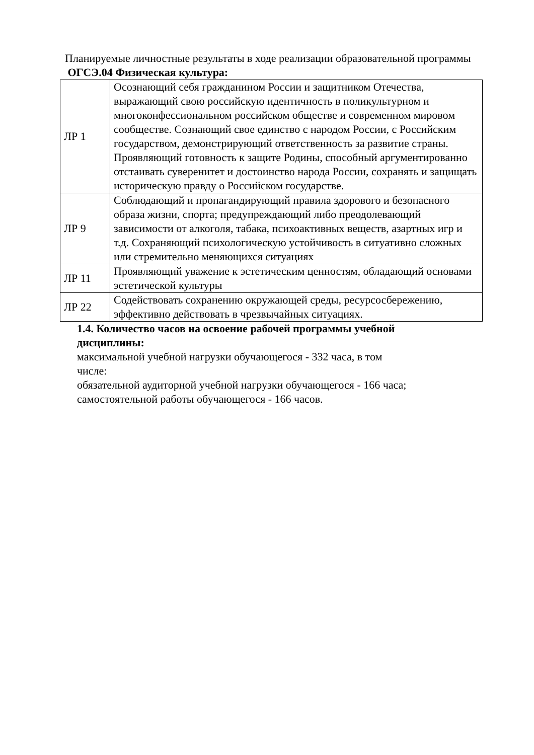Планируемые личностные результаты в ходе реализации образовательной программы ОГСЭ.04 Физическая культура:
| ЛР 1 | Осознающий себя гражданином России и защитником Отечества, выражающий свою российскую идентичность в поликультурном и многоконфессиональном российском обществе и современном мировом сообществе. Сознающий свое единство с народом России, с Российским государством, демонстрирующий ответственность за развитие страны. Проявляющий готовность к защите Родины, способный аргументированно отстаивать суверенитет и достоинство народа России, сохранять и защищать историческую правду о Российском государстве. |
| ЛР 9 | Соблюдающий и пропагандирующий правила здорового и безопасного образа жизни, спорта; предупреждающий либо преодолевающий зависимости от алкоголя, табака, психоактивных веществ, азартных игр и т.д. Сохраняющий психологическую устойчивость в ситуативно сложных или стремительно меняющихся ситуациях |
| ЛР 11 | Проявляющий уважение к эстетическим ценностям, обладающий основами эстетической культуры |
| ЛР 22 | Содействовать сохранению окружающей среды, ресурсосбережению, эффективно действовать в чрезвычайных ситуациях. |
1.4. Количество часов на освоение рабочей программы учебной дисциплины:
максимальной учебной нагрузки обучающегося - 332 часа, в том
числе:
обязательной аудиторной учебной нагрузки обучающегося - 166 часа;
самостоятельной работы обучающегося - 166 часов.